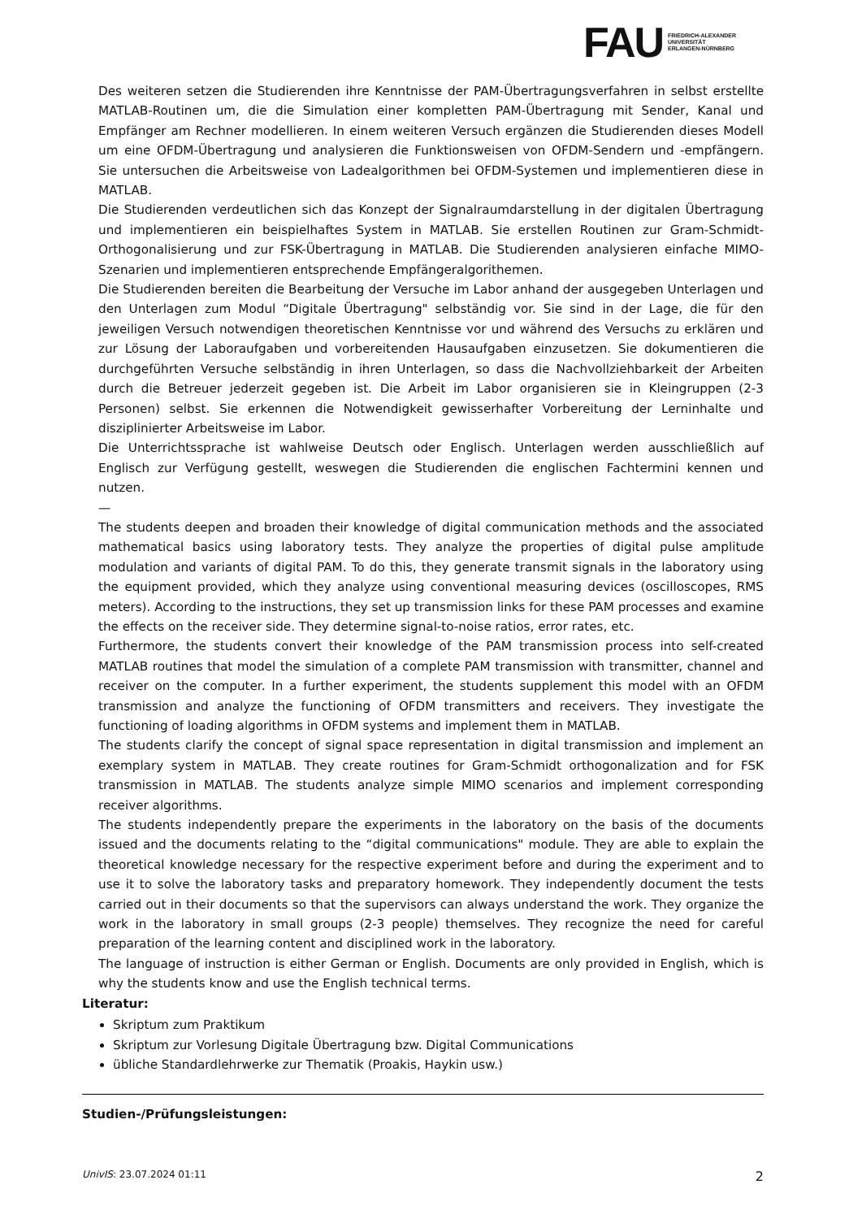FAU
FRIEDRICH-ALEXANDER
UNIVERSITÄT
ERLANGEN-NÜRNBERG
Des weiteren setzen die Studierenden ihre Kenntnisse der PAM-Übertragungsverfahren in selbst erstellte MATLAB-Routinen um, die die Simulation einer kompletten PAM-Übertragung mit Sender, Kanal und Empfänger am Rechner modellieren. In einem weiteren Versuch ergänzen die Studierenden dieses Modell um eine OFDM-Übertragung und analysieren die Funktionsweisen von OFDM-Sendern und -empfängern. Sie untersuchen die Arbeitsweise von Ladealgorithmen bei OFDM-Systemen und implementieren diese in MATLAB.
Die Studierenden verdeutlichen sich das Konzept der Signalraumdarstellung in der digitalen Übertragung und implementieren ein beispielhaftes System in MATLAB. Sie erstellen Routinen zur Gram-Schmidt-Orthogonalisierung und zur FSK-Übertragung in MATLAB. Die Studierenden analysieren einfache MIMO-Szenarien und implementieren entsprechende Empfängeralgorithemen.
Die Studierenden bereiten die Bearbeitung der Versuche im Labor anhand der ausgegeben Unterlagen und den Unterlagen zum Modul “Digitale Übertragung" selbständig vor. Sie sind in der Lage, die für den jeweiligen Versuch notwendigen theoretischen Kenntnisse vor und während des Versuchs zu erklären und zur Lösung der Laboraufgaben und vorbereitenden Hausaufgaben einzusetzen. Sie dokumentieren die durchgeführten Versuche selbständig in ihren Unterlagen, so dass die Nachvollziehbarkeit der Arbeiten durch die Betreuer jederzeit gegeben ist. Die Arbeit im Labor organisieren sie in Kleingruppen (2-3 Personen) selbst. Sie erkennen die Notwendigkeit gewisserhafter Vorbereitung der Lerninhalte und disziplinierter Arbeitsweise im Labor.
Die Unterrichtssprache ist wahlweise Deutsch oder Englisch. Unterlagen werden ausschließlich auf Englisch zur Verfügung gestellt, weswegen die Studierenden die englischen Fachtermini kennen und nutzen.
—
The students deepen and broaden their knowledge of digital communication methods and the associated mathematical basics using laboratory tests. They analyze the properties of digital pulse amplitude modulation and variants of digital PAM. To do this, they generate transmit signals in the laboratory using the equipment provided, which they analyze using conventional measuring devices (oscilloscopes, RMS meters). According to the instructions, they set up transmission links for these PAM processes and examine the effects on the receiver side. They determine signal-to-noise ratios, error rates, etc.
Furthermore, the students convert their knowledge of the PAM transmission process into self-created MATLAB routines that model the simulation of a complete PAM transmission with transmitter, channel and receiver on the computer. In a further experiment, the students supplement this model with an OFDM transmission and analyze the functioning of OFDM transmitters and receivers. They investigate the functioning of loading algorithms in OFDM systems and implement them in MATLAB.
The students clarify the concept of signal space representation in digital transmission and implement an exemplary system in MATLAB. They create routines for Gram-Schmidt orthogonalization and for FSK transmission in MATLAB. The students analyze simple MIMO scenarios and implement corresponding receiver algorithms.
The students independently prepare the experiments in the laboratory on the basis of the documents issued and the documents relating to the “digital communications" module. They are able to explain the theoretical knowledge necessary for the respective experiment before and during the experiment and to use it to solve the laboratory tasks and preparatory homework. They independently document the tests carried out in their documents so that the supervisors can always understand the work. They organize the work in the laboratory in small groups (2-3 people) themselves. They recognize the need for careful preparation of the learning content and disciplined work in the laboratory.
The language of instruction is either German or English. Documents are only provided in English, which is why the students know and use the English technical terms.
Literatur:
Skriptum zum Praktikum
Skriptum zur Vorlesung Digitale Übertragung bzw. Digital Communications
übliche Standardlehrwerke zur Thematik (Proakis, Haykin usw.)
Studien-/Prüfungsleistungen:
UnivIS: 23.07.2024 01:11 2